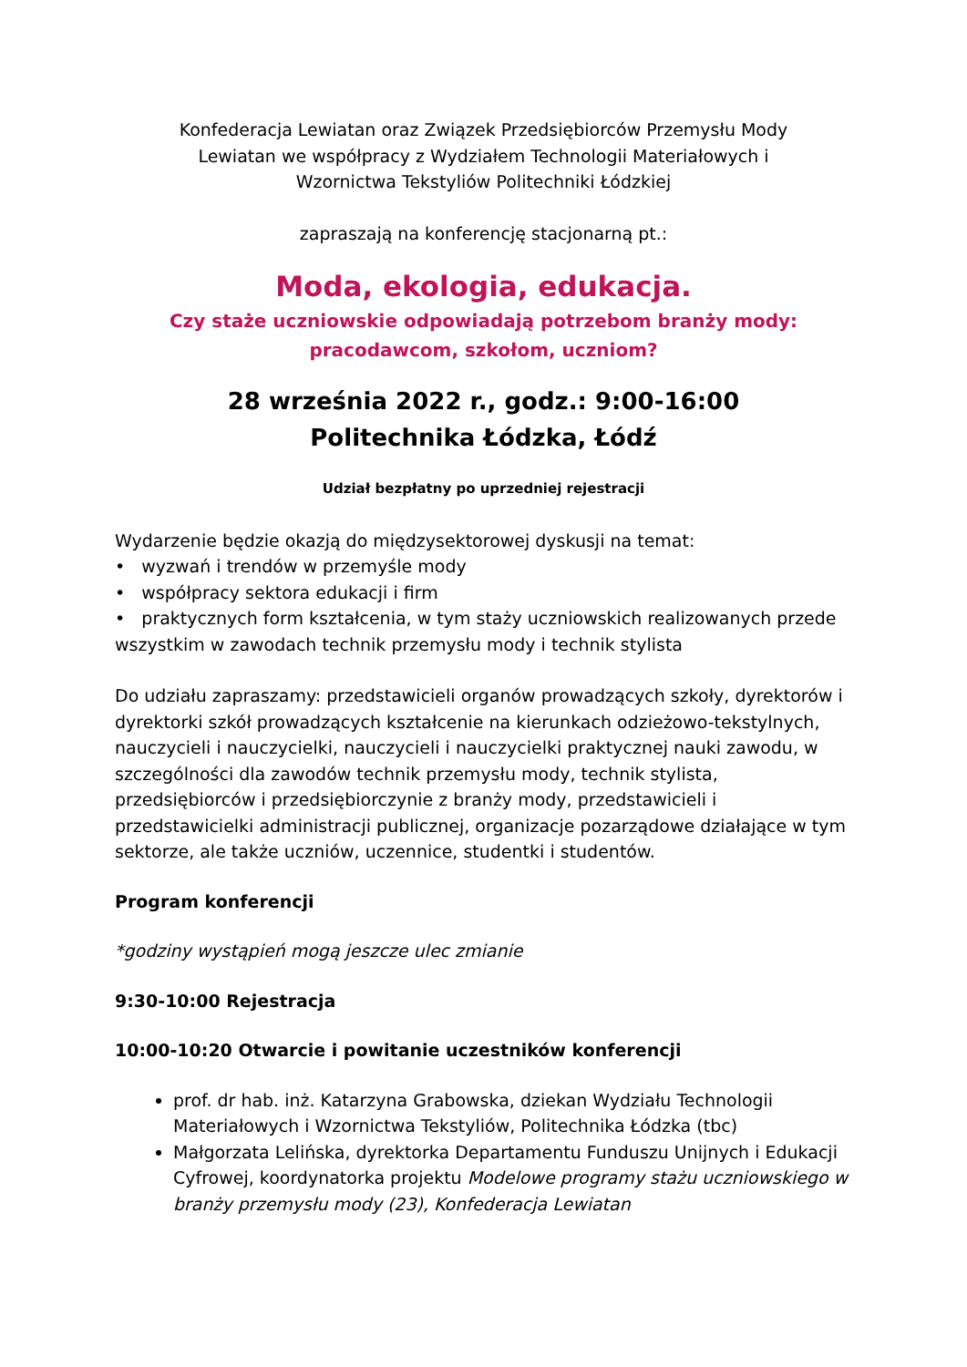Konfederacja Lewiatan oraz Związek Przedsiębiorców Przemysłu Mody
Lewiatan we współpracy z Wydziałem Technologii Materiałowych i
Wzornictwa Tekstyliów Politechniki Łódzkiej
zapraszają na konferencję stacjonarną pt.:
Moda, ekologia, edukacja.
Czy staże uczniowskie odpowiadają potrzebom branży mody:
pracodawcom, szkołom, uczniom?
28 września 2022 r., godz.: 9:00-16:00
Politechnika Łódzka, Łódź
Udział bezpłatny po uprzedniej rejestracji
Wydarzenie będzie okazją do międzysektorowej dyskusji na temat:
• wyzwań i trendów w przemyśle mody
• współpracy sektora edukacji i firm
• praktycznych form kształcenia, w tym staży uczniowskich realizowanych przede wszystkim w zawodach technik przemysłu mody i technik stylista
Do udziału zapraszamy: przedstawicieli organów prowadzących szkoły, dyrektorów i dyrektorki szkół prowadzących kształcenie na kierunkach odzieżowo-tekstylnych, nauczycieli i nauczycielki, nauczycieli i nauczycielki praktycznej nauki zawodu, w szczególności dla zawodów technik przemysłu mody, technik stylista, przedsiębiorców i przedsiębiorczynie z branży mody, przedstawicieli i przedstawicielki administracji publicznej, organizacje pozarządowe działające w tym sektorze, ale także uczniów, uczennice, studentki i studentów.
Program konferencji
*godziny wystąpień mogą jeszcze ulec zmianie
9:30-10:00 Rejestracja
10:00-10:20 Otwarcie i powitanie uczestników konferencji
prof. dr hab. inż. Katarzyna Grabowska, dziekan Wydziału Technologii Materiałowych i Wzornictwa Tekstyliów, Politechnika Łódzka (tbc)
Małgorzata Lelińska, dyrektorka Departamentu Funduszu Unijnych i Edukacji Cyfrowej, koordynatorka projektu Modelowe programy stażu uczniowskiego w branży przemysłu mody (23), Konfederacja Lewiatan